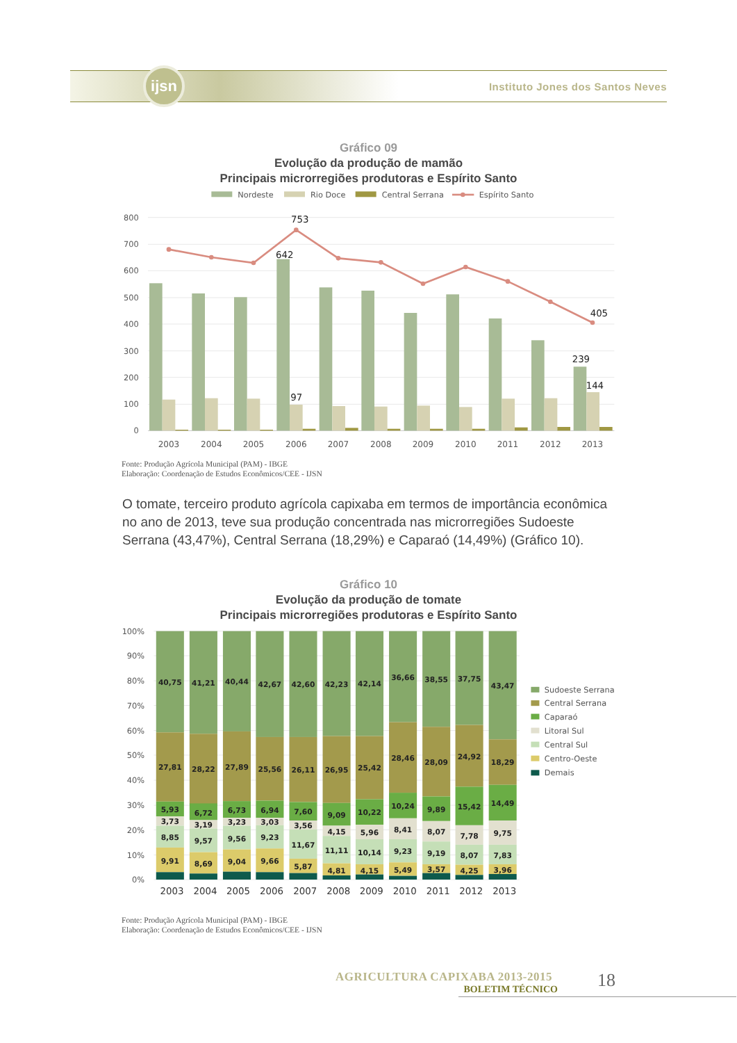ijsn
Instituto Jones dos Santos Neves
Gráfico 09
Evolução da produção de mamão
Principais microrregiões produtoras e Espírito Santo
Nordeste
Rio Doce
Central Serrana
Espírito Santo
800
700
600
500
400
300
200
100
0
753
642
97
405
239
144
2003
2004
2005
2006
2007
2008
2009
2010
2011
2012
2013
Fonte: Produção Agrícola Municipal (PAM) - IBGE
Elaboração: Coordenação de Estudos Econômicos/CEE - IJSN
O tomate, terceiro produto agrícola capixaba em termos de importância econômica no ano de 2013, teve sua produção concentrada nas microrregiões Sudoeste Serrana (43,47%), Central Serrana (18,29%) e Caparaó (14,49%) (Gráfico 10).
Gráfico 10
Evolução da produção de tomate
Principais microrregiões produtoras e Espírito Santo
100%
90%
80%
70%
60%
50%
40%
30%
20%
10%
0%
40,75
27,81
5,93
3,73
8,85
9,91
41,21
28,22
6,72
3,19
9,57
8,69
40,44
27,89
6,73
3,23
9,56
9,04
42,67
25,56
6,94
3,03
9,23
9,66
42,60
26,11
7,60
3,56
11,67
5,87
42,23
26,95
9,09
4,15
11,11
4,81
42,14
25,42
10,22
5,96
10,14
4,15
36,66
28,46
10,24
8,41
9,23
5,49
38,55
28,09
9,89
8,07
9,19
3,57
37,75
24,92
15,42
7,78
8,07
4,25
43,47
18,29
14,49
9,75
7,83
3,96
2003
2004
2005
2006
2007
2008
2009
2010
2011
2012
2013
Sudoeste Serrana
Central Serrana
Caparaó
Litoral Sul
Central Sul
Centro-Oeste
Demais
Fonte: Produção Agrícola Municipal (PAM) - IBGE
Elaboração: Coordenação de Estudos Econômicos/CEE - IJSN
AGRICULTURA CAPIXABA 2013-2015
BOLETIM TÉCNICO
18